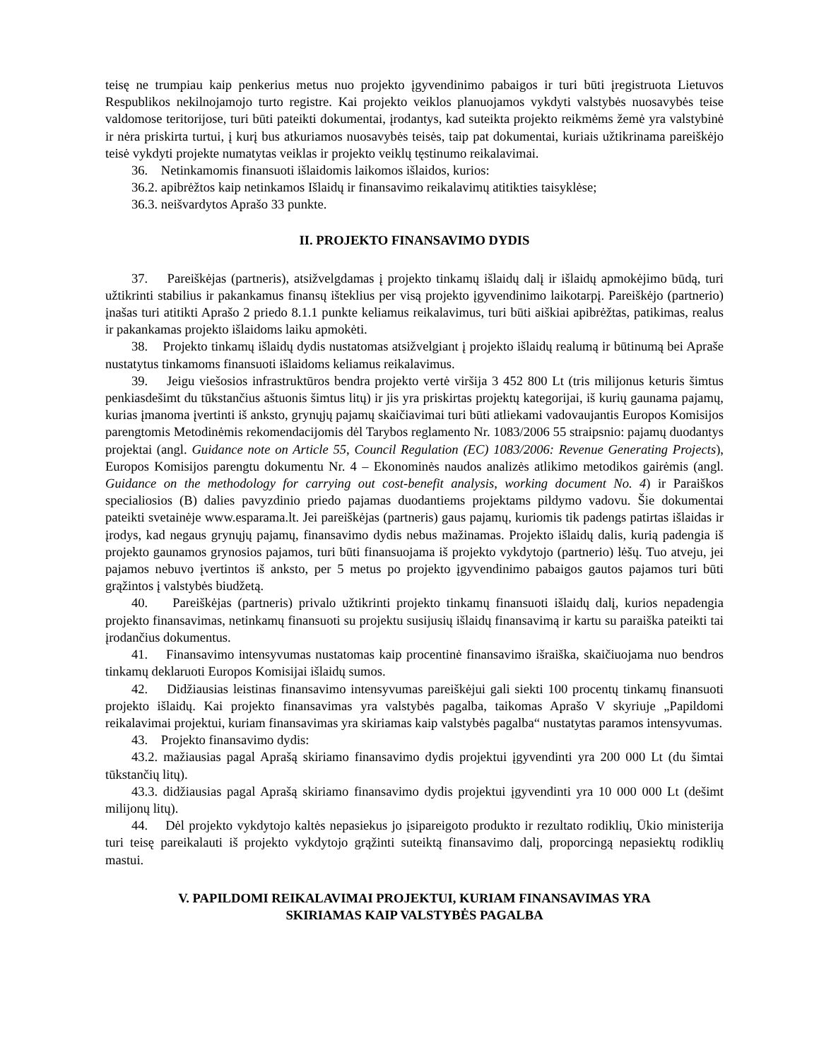teisę ne trumpiau kaip penkerius metus nuo projekto įgyvendinimo pabaigos ir turi būti įregistruota Lietuvos Respublikos nekilnojamojo turto registre. Kai projekto veiklos planuojamos vykdyti valstybės nuosavybės teise valdomose teritorijose, turi būti pateikti dokumentai, įrodantys, kad suteikta projekto reikmėms žemė yra valstybinė ir nėra priskirta turtui, į kurį bus atkuriamos nuosavybės teisės, taip pat dokumentai, kuriais užtikrinama pareiškėjo teisė vykdyti projekte numatytas veiklas ir projekto veiklų tęstinumo reikalavimai.
36. Netinkamomis finansuoti išlaidomis laikomos išlaidos, kurios:
36.2. apibrėžtos kaip netinkamos Išlaidų ir finansavimo reikalavimų atitikties taisyklėse;
36.3. neišvardytos Aprašo 33 punkte.
II. PROJEKTO FINANSAVIMO DYDIS
37. Pareiškėjas (partneris), atsižvelgdamas į projekto tinkamų išlaidų dalį ir išlaidų apmokėjimo būdą, turi užtikrinti stabilius ir pakankamus finansų išteklius per visą projekto įgyvendinimo laikotarpį. Pareiškėjo (partnerio) įnašas turi atitikti Aprašo 2 priedo 8.1.1 punkte keliamus reikalavimus, turi būti aiškiai apibrėžtas, patikimas, realus ir pakankamas projekto išlaidoms laiku apmokėti.
38. Projekto tinkamų išlaidų dydis nustatomas atsižvelgiant į projekto išlaidų realumą ir būtinumą bei Apraše nustatytus tinkamoms finansuoti išlaidoms keliamus reikalavimus.
39. Jeigu viešosios infrastruktūros bendra projekto vertė viršija 3 452 800 Lt (tris milijonus keturis šimtus penkiasdešimt du tūkstančius aštuonis šimtus litų) ir jis yra priskirtas projektų kategorijai, iš kurių gaunama pajamų, kurias įmanoma įvertinti iš anksto, grynųjų pajamų skaičiavimai turi būti atliekami vadovaujantis Europos Komisijos parengtomis Metodinėmis rekomendacijomis dėl Tarybos reglamento Nr. 1083/2006 55 straipsnio: pajamų duodantys projektai (angl. Guidance note on Article 55, Council Regulation (EC) 1083/2006: Revenue Generating Projects), Europos Komisijos parengtu dokumentu Nr. 4 – Ekonominės naudos analizės atlikimo metodikos gairėmis (angl. Guidance on the methodology for carrying out cost-benefit analysis, working document No. 4) ir Paraiškos specialiosios (B) dalies pavyzdinio priedo pajamas duodantiems projektams pildymo vadovu. Šie dokumentai pateikti svetainėje www.esparama.lt. Jei pareiškėjas (partneris) gaus pajamų, kuriomis tik padengs patirtas išlaidas ir įrodys, kad negaus grynųjų pajamų, finansavimo dydis nebus mažinamas. Projekto išlaidų dalis, kurią padengia iš projekto gaunamos grynosios pajamos, turi būti finansuojama iš projekto vykdytojo (partnerio) lėšų. Tuo atveju, jei pajamos nebuvo įvertintos iš anksto, per 5 metus po projekto įgyvendinimo pabaigos gautos pajamos turi būti grąžintos į valstybės biudžetą.
40. Pareiškėjas (partneris) privalo užtikrinti projekto tinkamų finansuoti išlaidų dalį, kurios nepadengia projekto finansavimas, netinkamų finansuoti su projektu susijusių išlaidų finansavimą ir kartu su paraiška pateikti tai įrodančius dokumentus.
41. Finansavimo intensyvumas nustatomas kaip procentinė finansavimo išraiška, skaičiuojama nuo bendros tinkamų deklaruoti Europos Komisijai išlaidų sumos.
42. Didžiausias leistinas finansavimo intensyvumas pareiškėjui gali siekti 100 procentų tinkamų finansuoti projekto išlaidų. Kai projekto finansavimas yra valstybės pagalba, taikomas Aprašo V skyriuje „Papildomi reikalavimai projektui, kuriam finansavimas yra skiriamas kaip valstybės pagalba“ nustatytas paramos intensyvumas.
43. Projekto finansavimo dydis:
43.2. mažiausias pagal Aprašą skiriamo finansavimo dydis projektui įgyvendinti yra 200 000 Lt (du šimtai tūkstančių litų).
43.3. didžiausias pagal Aprašą skiriamo finansavimo dydis projektui įgyvendinti yra 10 000 000 Lt (dešimt milijonų litų).
44. Dėl projekto vykdytojo kaltės nepasiekus jo įsipareigoto produkto ir rezultato rodiklių, Ūkio ministerija turi teisę pareikalauti iš projekto vykdytojo grąžinti suteiktą finansavimo dalį, proporcingą nepasiektų rodiklių mastui.
V. PAPILDOMI REIKALAVIMAI PROJEKTUI, KURIAM FINANSAVIMAS YRA
SKIRIAMAS KAIP VALSTYBĖS PAGALBA